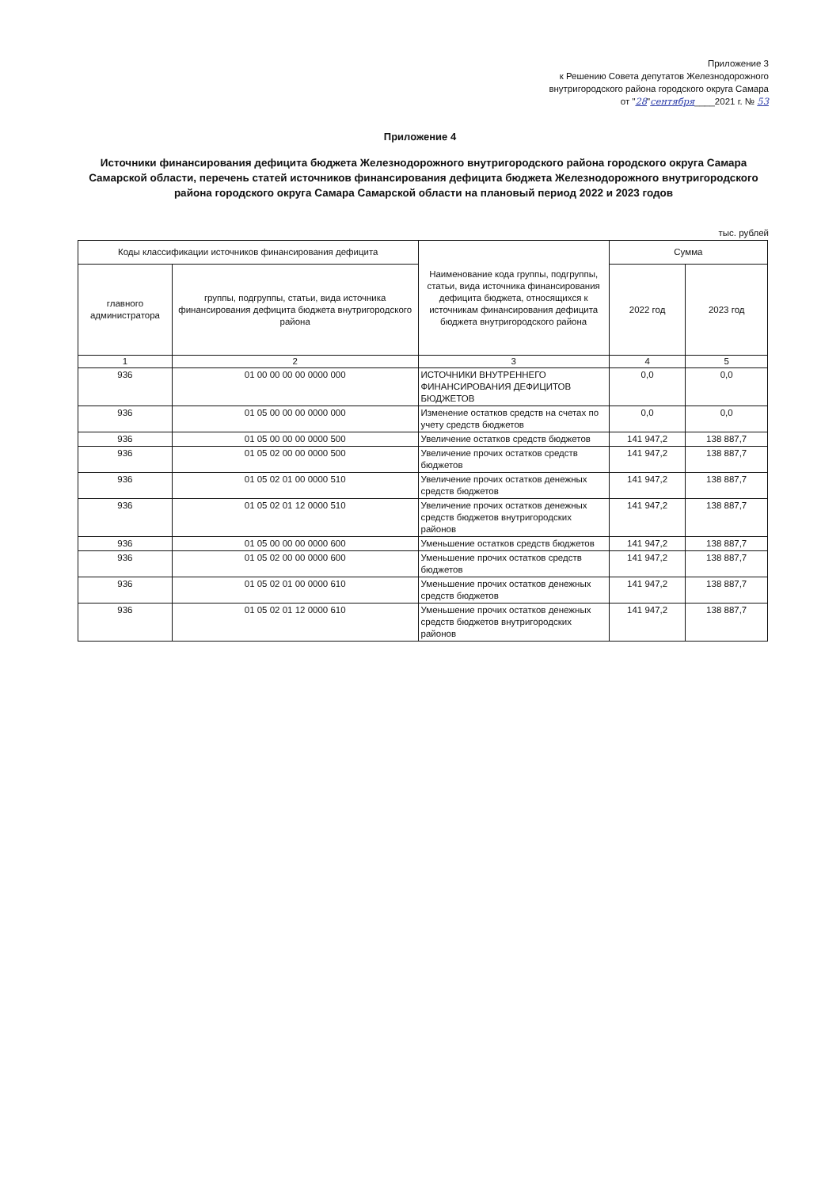Приложение 3
к Решению Совета депутатов Железнодорожного
внутригородского района городского округа Самара
от "28"сентября____2021 г. № 53
Приложение 4
Источники финансирования дефицита бюджета Железнодорожного внутригородского района городского округа Самара Самарской области, перечень статей источников финансирования дефицита бюджета Железнодорожного внутригородского района городского округа Самара Самарской области на плановый период 2022 и 2023 годов
тыс. рублей
| Коды классификации источников финансирования дефицита | | Наименование кода группы, подгруппы, статьи, вида источника финансирования дефицита бюджета, относящихся к источникам финансирования дефицита бюджета внутригородского района | Сумма | |
| --- | --- | --- | --- | --- |
| главного администратора | группы, подгруппы, статьи, вида источника финансирования дефицита бюджета внутригородского района | | 2022 год | 2023 год |
| 1 | 2 | 3 | 4 | 5 |
| 936 | 01 00 00 00 00 0000 000 | ИСТОЧНИКИ ВНУТРЕННЕГО ФИНАНСИРОВАНИЯ ДЕФИЦИТОВ БЮДЖЕТОВ | 0,0 | 0,0 |
| 936 | 01 05 00 00 00 0000 000 | Изменение остатков средств на счетах по учету средств бюджетов | 0,0 | 0,0 |
| 936 | 01 05 00 00 00 0000 500 | Увеличение остатков средств бюджетов | 141 947,2 | 138 887,7 |
| 936 | 01 05 02 00 00 0000 500 | Увеличение прочих остатков средств бюджетов | 141 947,2 | 138 887,7 |
| 936 | 01 05 02 01 00 0000 510 | Увеличение прочих остатков денежных средств бюджетов | 141 947,2 | 138 887,7 |
| 936 | 01 05 02 01 12 0000 510 | Увеличение прочих остатков денежных средств бюджетов внутригородских районов | 141 947,2 | 138 887,7 |
| 936 | 01 05 00 00 00 0000 600 | Уменьшение остатков средств бюджетов | 141 947,2 | 138 887,7 |
| 936 | 01 05 02 00 00 0000 600 | Уменьшение прочих остатков средств бюджетов | 141 947,2 | 138 887,7 |
| 936 | 01 05 02 01 00 0000 610 | Уменьшение прочих остатков денежных средств бюджетов | 141 947,2 | 138 887,7 |
| 936 | 01 05 02 01 12 0000 610 | Уменьшение прочих остатков денежных средств бюджетов внутригородских районов | 141 947,2 | 138 887,7 |